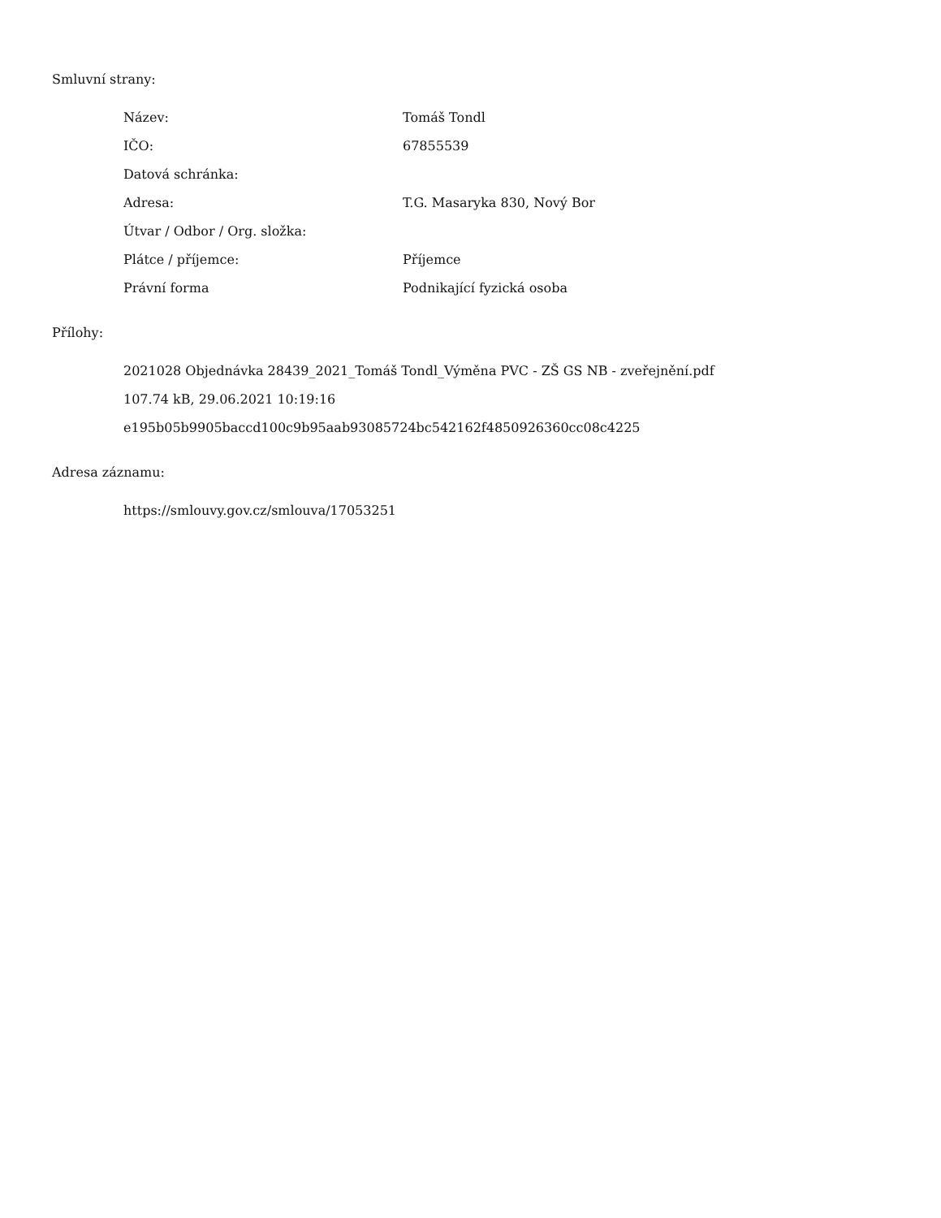Smluvní strany:
| Název: | Tomáš Tondl |
| IČO: | 67855539 |
| Datová schránka: | |
| Adresa: | T.G. Masaryka 830, Nový Bor |
| Útvar / Odbor / Org. složka: | |
| Plátce / příjemce: | Příjemce |
| Právní forma | Podnikající fyzická osoba |
Přílohy:
2021028 Objednávka 28439_2021_Tomáš Tondl_Výměna PVC - ZŠ GS NB - zveřejnění.pdf
107.74 kB, 29.06.2021 10:19:16
e195b05b9905baccd100c9b95aab93085724bc542162f4850926360cc08c4225
Adresa záznamu:
https://smlouvy.gov.cz/smlouva/17053251